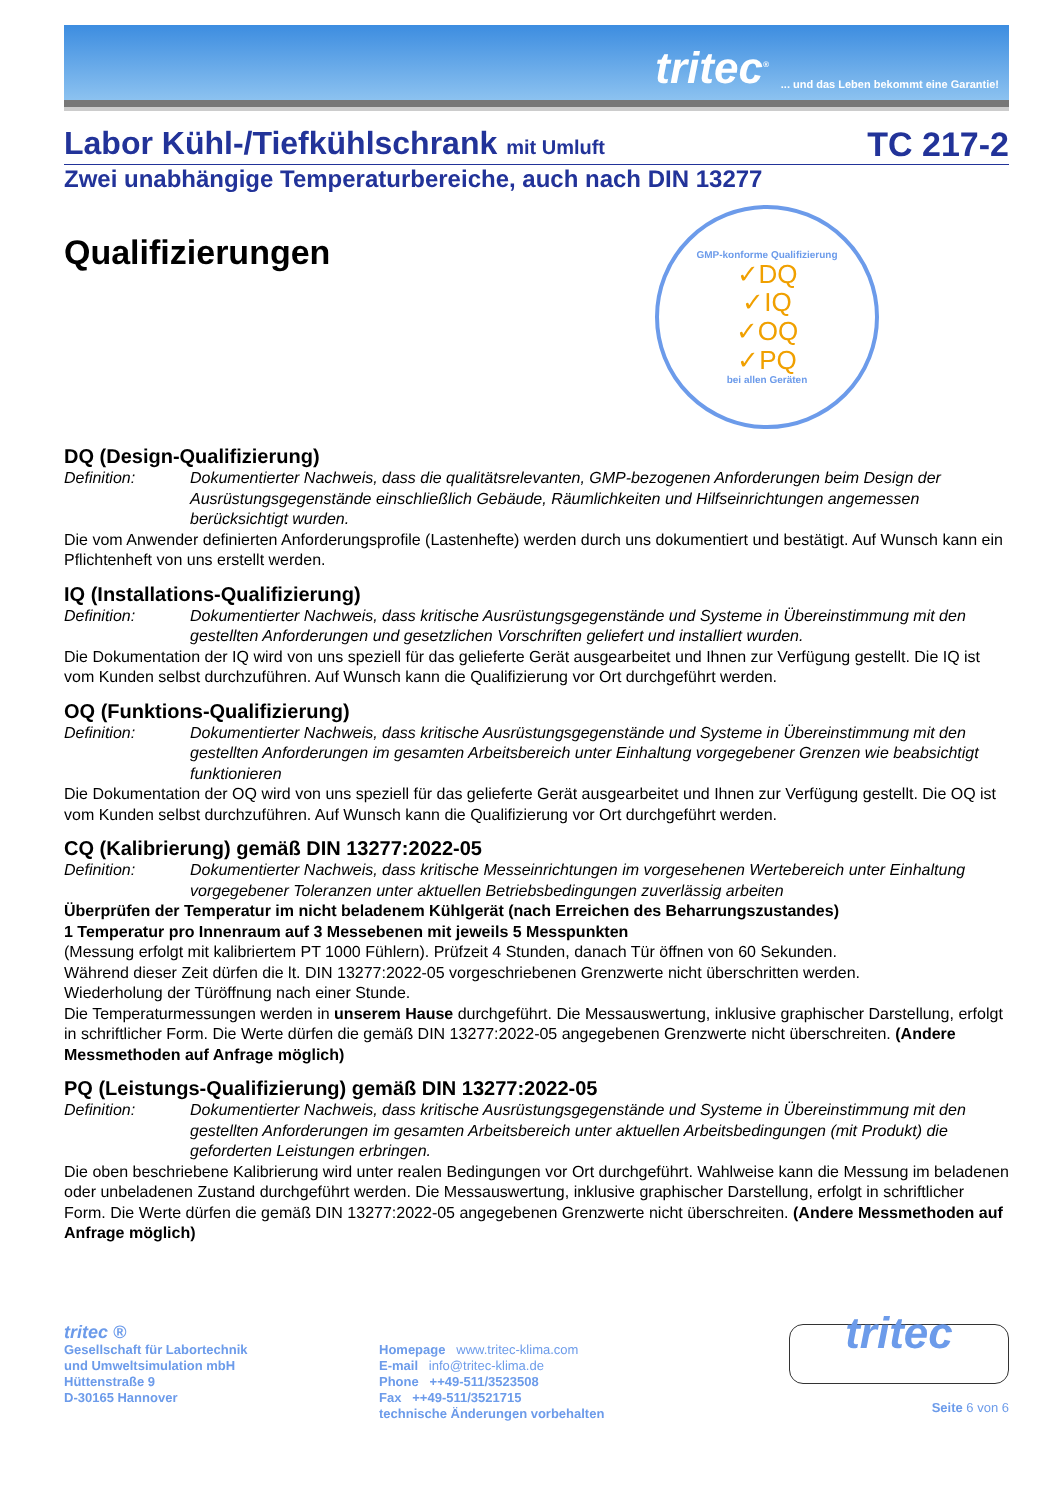tritec<sup>®</sup>... und das Leben bekommt eine Garantie!
Labor Kühl-/Tiefkühlschrank mit Umluft TC 217-2
Zwei unabhängige Temperaturbereiche, auch nach DIN 13277
Qualifizierungen
GMP-konforme Qualifizierung
✓DQ
✓IQ
✓OQ
✓PQ
bei allen Geräten
DQ (Design-Qualifizierung)
Definition: Dokumentierter Nachweis, dass die qualitätsrelevanten, GMP-bezogenen Anforderungen beim Design der Ausrüstungsgegenstände einschließlich Gebäude, Räumlichkeiten und Hilfseinrichtungen angemessen berücksichtigt wurden.
Die vom Anwender definierten Anforderungsprofile (Lastenhefte) werden durch uns dokumentiert und bestätigt. Auf Wunsch kann ein Pflichtenheft von uns erstellt werden.
IQ (Installations-Qualifizierung)
Definition: Dokumentierter Nachweis, dass kritische Ausrüstungsgegenstände und Systeme in Übereinstimmung mit den gestellten Anforderungen und gesetzlichen Vorschriften geliefert und installiert wurden.
Die Dokumentation der IQ wird von uns speziell für das gelieferte Gerät ausgearbeitet und Ihnen zur Verfügung gestellt. Die IQ ist vom Kunden selbst durchzuführen. Auf Wunsch kann die Qualifizierung vor Ort durchgeführt werden.
OQ (Funktions-Qualifizierung)
Definition: Dokumentierter Nachweis, dass kritische Ausrüstungsgegenstände und Systeme in Übereinstimmung mit den gestellten Anforderungen im gesamten Arbeitsbereich unter Einhaltung vorgegebener Grenzen wie beabsichtigt funktionieren
Die Dokumentation der OQ wird von uns speziell für das gelieferte Gerät ausgearbeitet und Ihnen zur Verfügung gestellt. Die OQ ist vom Kunden selbst durchzuführen. Auf Wunsch kann die Qualifizierung vor Ort durchgeführt werden.
CQ (Kalibrierung) gemäß DIN 13277:2022-05
Definition: Dokumentierter Nachweis, dass kritische Messeinrichtungen im vorgesehenen Wertebereich unter Einhaltung vorgegebener Toleranzen unter aktuellen Betriebsbedingungen zuverlässig arbeiten
Überprüfen der Temperatur im nicht beladenem Kühlgerät (nach Erreichen des Beharrungszustandes)
1 Temperatur pro Innenraum auf 3 Messebenen mit jeweils 5 Messpunkten
(Messung erfolgt mit kalibriertem PT 1000 Fühlern). Prüfzeit 4 Stunden, danach Tür öffnen von 60 Sekunden.
Während dieser Zeit dürfen die lt. DIN 13277:2022-05 vorgeschriebenen Grenzwerte nicht überschritten werden.
Wiederholung der Türöffnung nach einer Stunde.
Die Temperaturmessungen werden in unserem Hause durchgeführt. Die Messauswertung, inklusive graphischer Darstellung, erfolgt in schriftlicher Form. Die Werte dürfen die gemäß DIN 13277:2022-05 angegebenen Grenzwerte nicht überschreiten. (Andere Messmethoden auf Anfrage möglich)
PQ (Leistungs-Qualifizierung) gemäß DIN 13277:2022-05
Definition: Dokumentierter Nachweis, dass kritische Ausrüstungsgegenstände und Systeme in Übereinstimmung mit den gestellten Anforderungen im gesamten Arbeitsbereich unter aktuellen Arbeitsbedingungen (mit Produkt) die geforderten Leistungen erbringen.
Die oben beschriebene Kalibrierung wird unter realen Bedingungen vor Ort durchgeführt. Wahlweise kann die Messung im beladenen oder unbeladenen Zustand durchgeführt werden. Die Messauswertung, inklusive graphischer Darstellung, erfolgt in schriftlicher Form. Die Werte dürfen die gemäß DIN 13277:2022-05 angegebenen Grenzwerte nicht überschreiten. (Andere Messmethoden auf Anfrage möglich)
tritec ®
Gesellschaft für Labortechnik
und Umweltsimulation mbH
Hüttenstraße 9
D-30165 Hannover
Homepage www.tritec-klima.com
E-mail info@tritec-klima.de
Phone ++49-511/3523508
Fax ++49-511/3521715
technische Änderungen vorbehalten
tritec
Seite 6 von 6